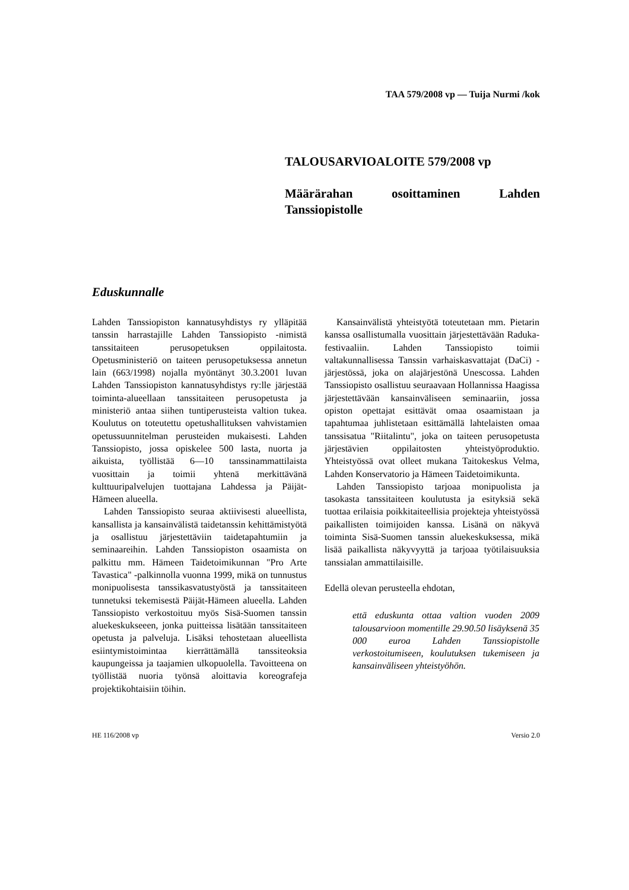TAA 579/2008 vp — Tuija Nurmi /kok
TALOUSARVIOALOITE 579/2008 vp
Määrärahan osoittaminen Lahden Tanssiopistolle
Eduskunnalle
Lahden Tanssiopiston kannatusyhdistys ry ylläpitää tanssin harrastajille Lahden Tanssiopisto -nimistä tanssitaiteen perusopetuksen oppilaitosta. Opetusministeriö on taiteen perusopetuksessa annetun lain (663/1998) nojalla myöntänyt 30.3.2001 luvan Lahden Tanssiopiston kannatusyhdistys ry:lle järjestää toiminta-alueellaan tanssitaiteen perusopetusta ja ministeriö antaa siihen tuntiperusteista valtion tukea. Koulutus on toteutettu opetushallituksen vahvistamien opetussuunnitelman perusteiden mukaisesti. Lahden Tanssiopisto, jossa opiskelee 500 lasta, nuorta ja aikuista, työllistää 6—10 tanssinammattilaista vuosittain ja toimii yhtenä merkittävänä kulttuuripalvelujen tuottajana Lahdessa ja Päijät-Hämeen alueella.
Lahden Tanssiopisto seuraa aktiivisesti alueellista, kansallista ja kansainvälistä taidetanssin kehittämistyötä ja osallistuu järjestettäviin taidetapahtumiin ja seminaareihin. Lahden Tanssiopiston osaamista on palkittu mm. Hämeen Taidetoimikunnan "Pro Arte Tavastica" -palkinnolla vuonna 1999, mikä on tunnustus monipuolisesta tanssikasvatustyöstä ja tanssitaiteen tunnetuksi tekemisestä Päijät-Hämeen alueella. Lahden Tanssiopisto verkostoituu myös Sisä-Suomen tanssin aluekeskukseeen, jonka puitteissa lisätään tanssitaiteen opetusta ja palveluja. Lisäksi tehostetaan alueellista esiintymistoimintaa kierrättämällä tanssiteoksia kaupungeissa ja taajamien ulkopuolella. Tavoitteena on työllistää nuoria työnsä aloittavia koreografeja projektikohtaisiin töihin.
Kansainvälistä yhteistyötä toteutetaan mm. Pietarin kanssa osallistumalla vuosittain järjestettävään Raduka-festivaaliin. Lahden Tanssiopisto toimii valtakunnallisessa Tanssin varhaiskasvattajat (DaCi) -järjestössä, joka on alajärjestönä Unescossa. Lahden Tanssiopisto osallistuu seuraavaan Hollannissa Haagissa järjestettävään kansainväliseen seminaariin, jossa opiston opettajat esittävät omaa osaamistaan ja tapahtumaa juhlistetaan esittämällä lahtelaisten omaa tanssisatua "Riitalintu", joka on taiteen perusopetusta järjestävien oppilaitosten yhteistyöproduktio. Yhteistyössä ovat olleet mukana Taitokeskus Velma, Lahden Konservatorio ja Hämeen Taidetoimikunta.
Lahden Tanssiopisto tarjoaa monipuolista ja tasokasta tanssitaiteen koulutusta ja esityksiä sekä tuottaa erilaisia poikkitaiteellisia projekteja yhteistyössä paikallisten toimijoiden kanssa. Lisänä on näkyvä toiminta Sisä-Suomen tanssin aluekeskuksessa, mikä lisää paikallista näkyvyyttä ja tarjoaa työtilaisuuksia tanssialan ammattilaisille.
Edellä olevan perusteella ehdotan,
että eduskunta ottaa valtion vuoden 2009 talousarvioon momentille 29.90.50 lisäyksenä 35 000 euroa Lahden Tanssiopistolle verkostoitumiseen, koulutuksen tukemiseen ja kansainväliseen yhteistyöhön.
HE 116/2008 vp Versio 2.0